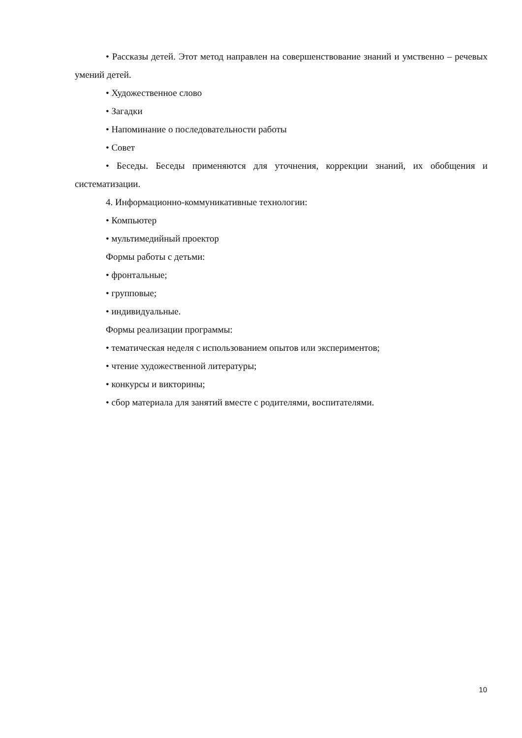• Рассказы детей. Этот метод направлен на совершенствование знаний и умственно – речевых умений детей.
• Художественное слово
• Загадки
• Напоминание о последовательности работы
• Совет
• Беседы. Беседы применяются для уточнения, коррекции знаний, их обобщения и систематизации.
4. Информационно-коммуникативные технологии:
• Компьютер
• мультимедийный проектор
Формы работы с детьми:
• фронтальные;
• групповые;
• индивидуальные.
Формы реализации программы:
• тематическая неделя с использованием опытов или экспериментов;
• чтение художественной литературы;
• конкурсы и викторины;
• сбор материала для занятий вместе с родителями, воспитателями.
10